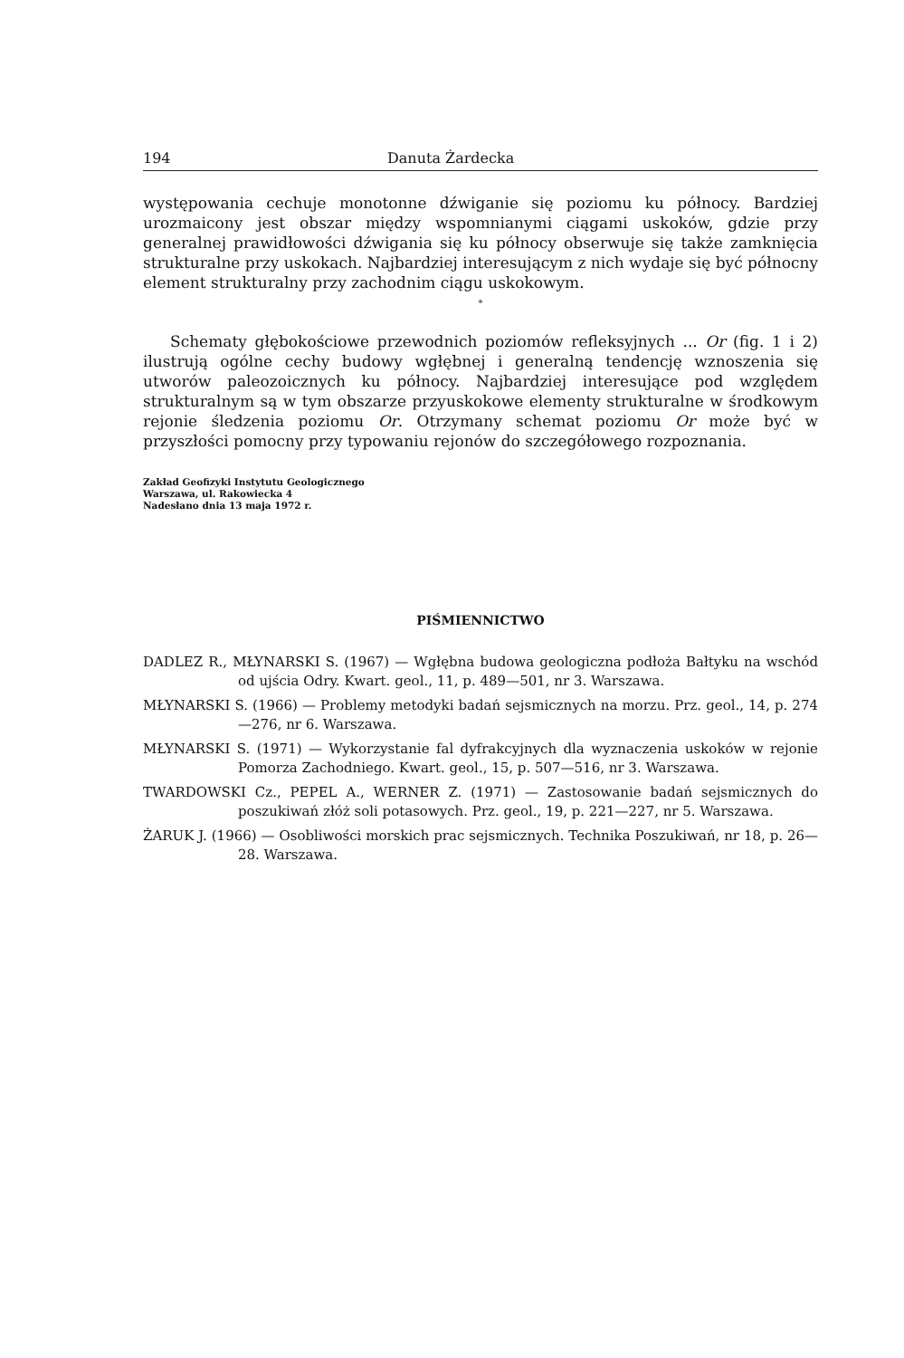194 Danuta Żardecka
występowania cechuje monotonne dźwiganie się poziomu ku północy. Bardziej urozmaicony jest obszar między wspomnianymi ciągami uskoków, gdzie przy generalnej prawidłowości dźwigania się ku północy obserwuje się także zamknięcia strukturalne przy uskokach. Najbardziej interesującym z nich wydaje się być północny element strukturalny przy zachodnim ciągu uskokowym.
*
Schematy głębokościowe przewodnich poziomów refleksyjnych ... Or (fig. 1 i 2) ilustrują ogólne cechy budowy wgłębnej i generalną tendencję wznoszenia się utworów paleozoicznych ku północy. Najbardziej interesujące pod względem strukturalnym są w tym obszarze przyuskokowe elementy strukturalne w środkowym rejonie śledzenia poziomu Or. Otrzymany schemat poziomu Or może być w przyszłości pomocny przy typowaniu rejonów do szczegółowego rozpoznania.
Zakład Geofizyki Instytutu Geologicznego
Warszawa, ul. Rakowiecka 4
Nadesłano dnia 13 maja 1972 r.
PIŚMIENNICTWO
DADLEZ R., MŁYNARSKI S. (1967) — Wgłębna budowa geologiczna podłoża Bałtyku na wschód od ujścia Odry. Kwart. geol., 11, p. 489—501, nr 3. Warszawa.
MŁYNARSKI S. (1966) — Problemy metodyki badań sejsmicznych na morzu. Prz. geol., 14, p. 274—276, nr 6. Warszawa.
MŁYNARSKI S. (1971) — Wykorzystanie fal dyfrakcyjnych dla wyznaczenia uskoków w rejonie Pomorza Zachodniego. Kwart. geol., 15, p. 507—516, nr 3. Warszawa.
TWARDOWSKI Cz., PEPEL A., WERNER Z. (1971) — Zastosowanie badań sejsmicznych do poszukiwań złóż soli potasowych. Prz. geol., 19, p. 221—227, nr 5. Warszawa.
ŻARUK J. (1966) — Osobliwości morskich prac sejsmicznych. Technika Poszukiwań, nr 18, p. 26—28. Warszawa.